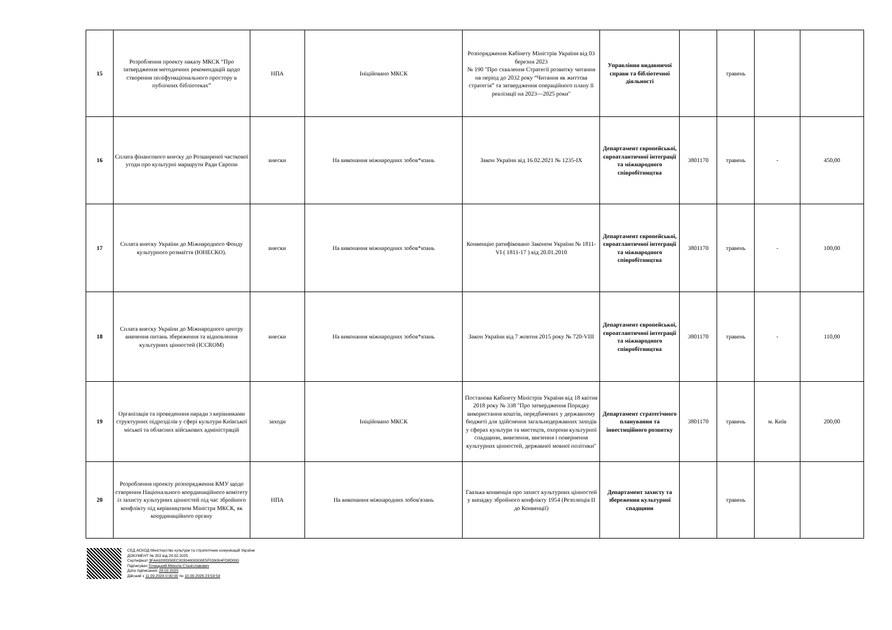| 15 | Розроблення проекту наказу МКСК “Про затвердження методичних рекомендацій щодо створення поліфункціонального простору в публічних бібліотеках” | НПА | Ініційовано МКСК | Розпорядження Кабінету Міністрів України від 03 березня 2023 № 190 "Про схвалення Стратегії розвитку читання на період до 2032 року “Читання як життєва стратегія” та затвердження операційного плану її реалізації на 2023—2025 роки" | Управління видавничої справи та бібліотечної діяльності | | травень | | |
| 16 | Сплата фінансового внеску до Розширеної часткової угоди про культурні маршрути Ради Європи | внески | На виконання міжнародних зобов*язань | Закон України від 16.02.2021 № 1235-IX | Департамент європейської, євроатлантичної інтеграції та міжнародного співробітництва | 3801170 | травень | - | 450,00 |
| 17 | Сплата внеску України до Міжнародного Фонду культурного розмаїття (ЮНЕСКО). | внески | На виконання міжнародних зобов*язань | Конвенцію ратифіковано Законом України № 1811-VI ( 1811-17 ) від 20.01.2010 | Департамент європейської, євроатлантичної інтеграції та міжнародного співробітництва | 3801170 | травень | - | 100,00 |
| 18 | Сплата внеску України до Міжнародного центру вивчення питань збереження та відновлення культурних цінностей (ICCROM) | внески | На виконання міжнародних зобов*язань | Закон України від 7 жовтня 2015 року № 720-VIII | Департамент європейської, євроатлантичної інтеграції та міжнародного співробітництва | 3801170 | травень | - | 110,00 |
| 19 | Організація та проведенння наради з керівниками структурних підрозділів у сфері культури Київської міської та обласних військових адміністрацій | заходи | Ініційовано МКСК | Постанова Кабінету Міністрів України від 18 квітня 2018 року № 338 "Про затвердження Порядку використання коштів, передбачених у державному бюджеті для здійснення загальнодержавних заходів у сферах культури та мистецтв, охорони культурної спадщини, вивезення, ввезення і повернення культурних цінностей, державної мовної політики" | Департамент стратегічного планування та інвестиційного розвитку | 3801170 | травень | м. Київ | 200,00 |
| 20 | Розроблення проекту розпорядження КМУ щодо створення Національного координаційного комітету із захисту культурних цінностей під час збройного конфлікту під керівництвом Міністра МКСК, як координаційного органу | НПА | На виконання міжнародних зобов'язань | Гаазька конвенція про захист культурних цінностей у випадку збройного конфлікту 1954 (Резолюція II до Конвенції) | Департамент захисту та збереження культурної спадщини | | травень | | |
СЕД АСКОД Міністерство культури та стратегічних комунікацій України
ДОКУМЕНТ № 202 від 28.02.2025
Сертифікат 3FAA9288358EC00304000000E5F539004FD8D800
Підписувач Точицький Микола Станіславович
Дата підписання: 28.02.2025
Дійсний з 11.09.2024 0:00:00 по 10.09.2026 23:59:59